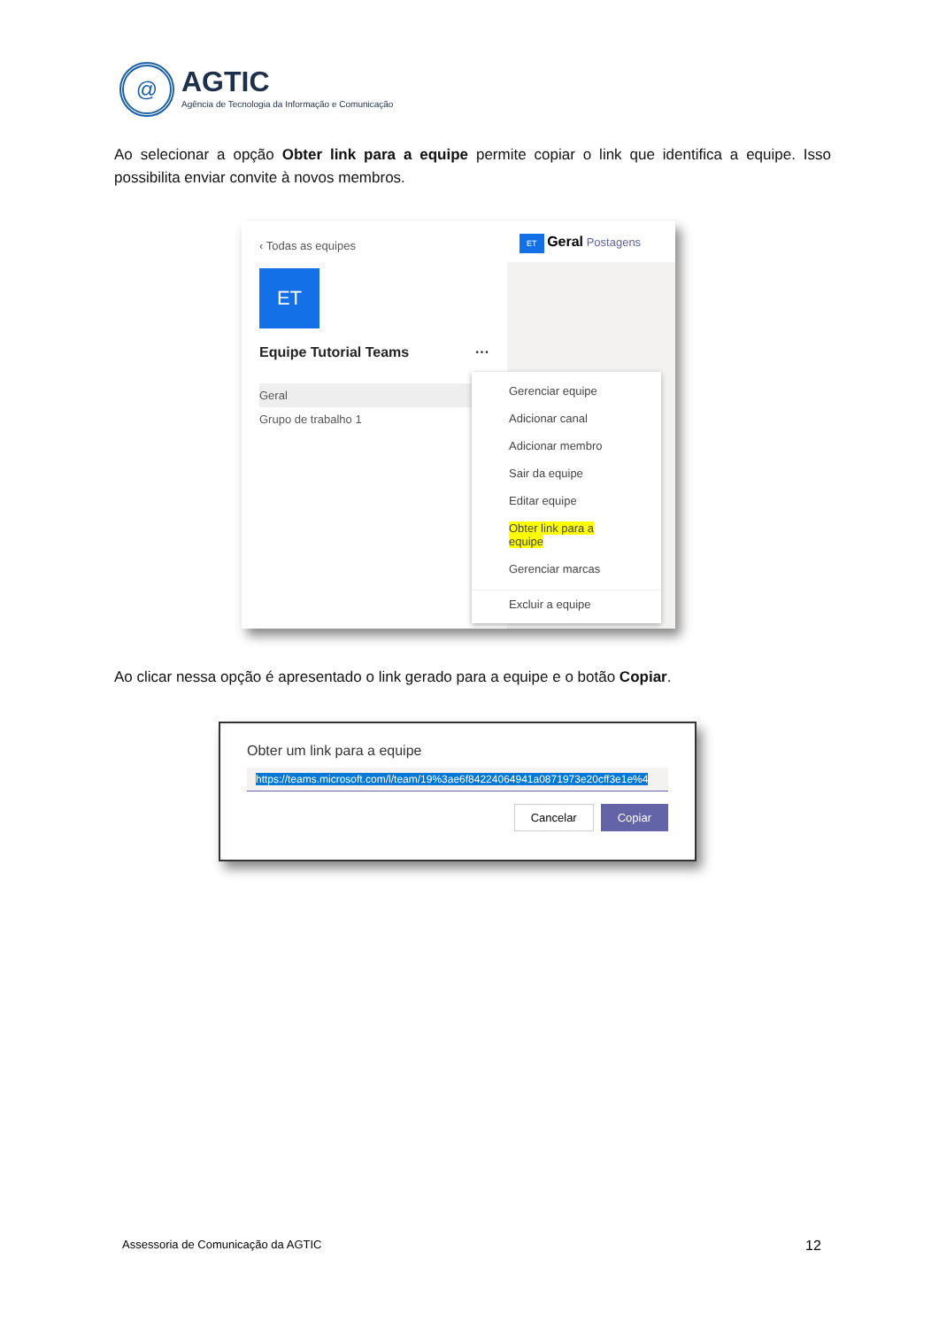@
AGTIC
Agência de Tecnologia da Informação e Comunicação
Ao selecionar a opção Obter link para a equipe permite copiar o link que identifica a equipe. Isso possibilita enviar convite à novos membros.
‹ Todas as equipes
ET
Equipe Tutorial Teams ···
Geral
Grupo de trabalho 1
ET Geral Postagens
Gerenciar equipe
Adicionar canal
Adicionar membro
Sair da equipe
Editar equipe
Obter link para a equipe
Gerenciar marcas
Excluir a equipe
Ao clicar nessa opção é apresentado o link gerado para a equipe e o botão Copiar.
Obter um link para a equipe
https://teams.microsoft.com/l/team/19%3ae6f84224064941a0871973e20cff3e1e%4
Cancelar Copiar
Assessoria de Comunicação da AGTIC
12